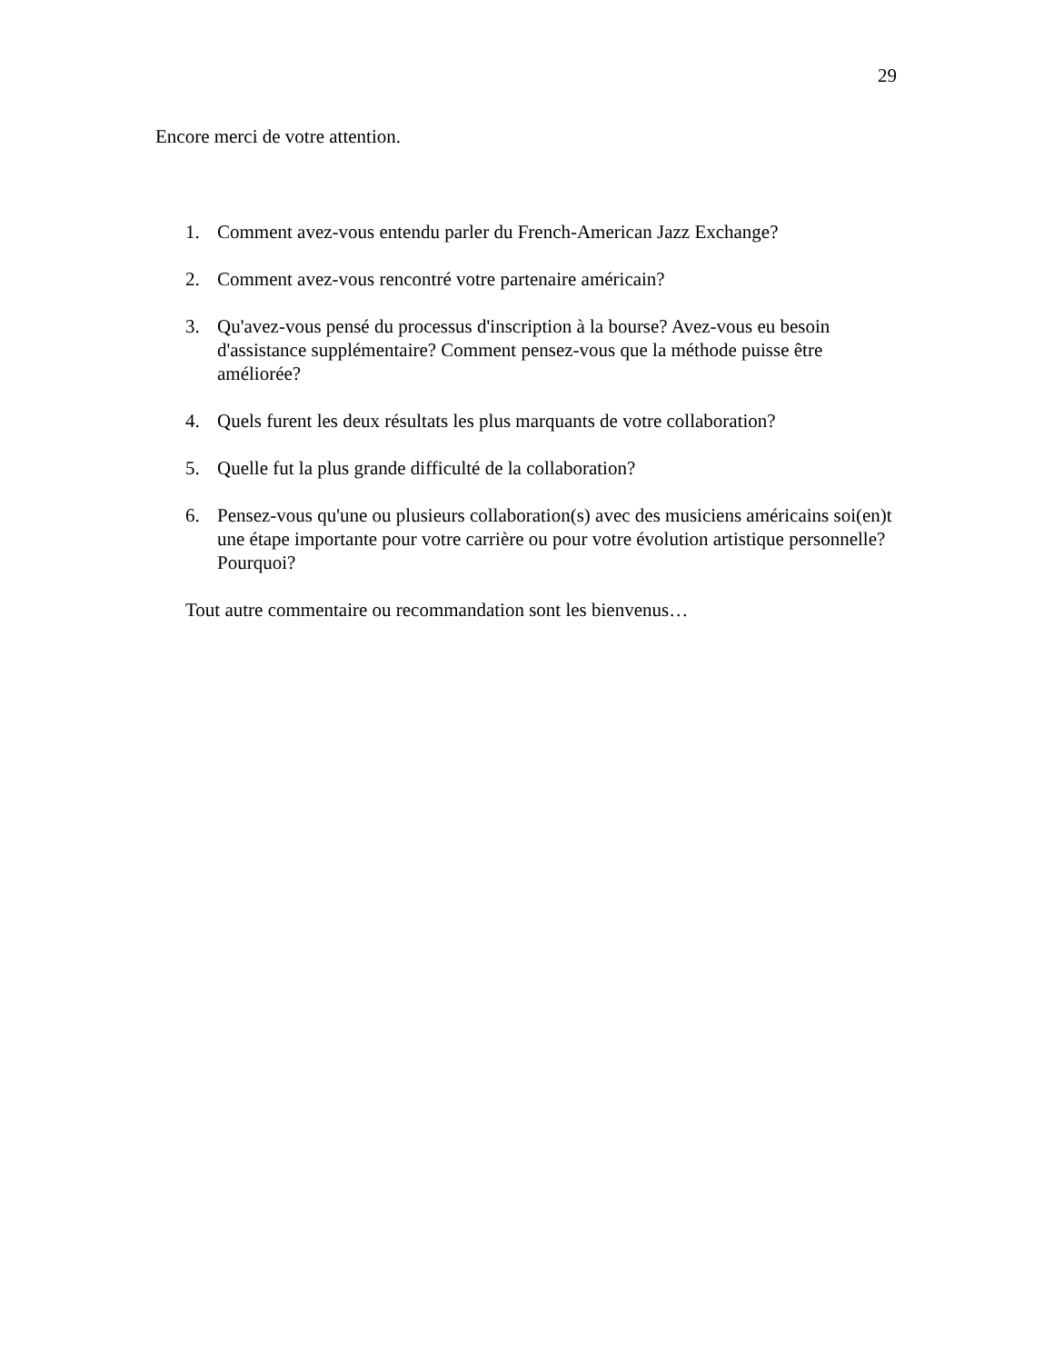29
Encore merci de votre attention.
1. Comment avez-vous entendu parler du French-American Jazz Exchange?
2. Comment avez-vous rencontré votre partenaire américain?
3. Qu'avez-vous pensé du processus d'inscription à la bourse? Avez-vous eu besoin d'assistance supplémentaire? Comment pensez-vous que la méthode puisse être améliorée?
4. Quels furent les deux résultats les plus marquants de votre collaboration?
5. Quelle fut la plus grande difficulté de la collaboration?
6. Pensez-vous qu'une ou plusieurs collaboration(s) avec des musiciens américains soi(en)t une étape importante pour votre carrière ou pour votre évolution artistique personnelle? Pourquoi?
Tout autre commentaire ou recommandation sont les bienvenus…